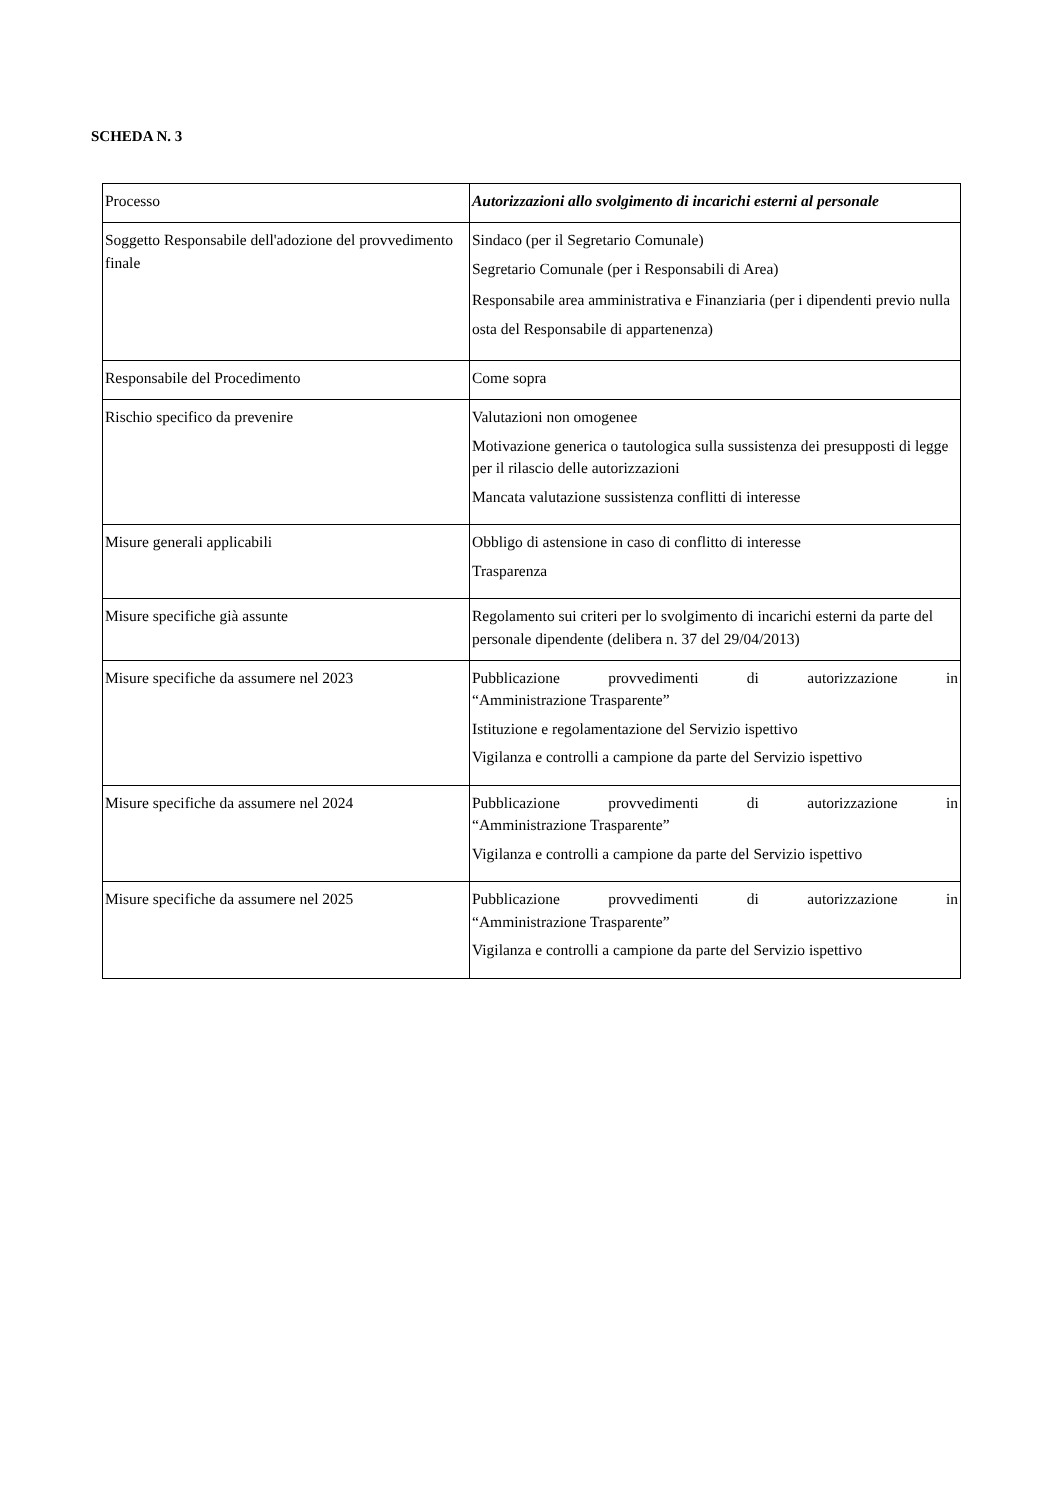SCHEDA N. 3
| Processo | Autorizzazioni allo svolgimento di incarichi esterni al personale |
| Soggetto Responsabile dell'adozione del provvedimento finale | Sindaco (per il Segretario Comunale) Segretario Comunale (per i Responsabili di Area) Responsabile area amministrativa e Finanziaria (per i dipendenti previo nulla osta del Responsabile di appartenenza) |
| Responsabile del Procedimento | Come sopra |
| Rischio specifico da prevenire | Valutazioni non omogenee Motivazione generica o tautologica sulla sussistenza dei presupposti di legge per il rilascio delle autorizzazioni Mancata valutazione sussistenza conflitti di interesse |
| Misure generali applicabili | Obbligo di astensione in caso di conflitto di interesse Trasparenza |
| Misure specifiche già assunte | Regolamento sui criteri per lo svolgimento di incarichi esterni da parte del personale dipendente (delibera n. 37 del 29/04/2013) |
| Misure specifiche da assumere nel 2023 | Pubblicazione provvedimenti di autorizzazione in “Amministrazione Trasparente” Istituzione e regolamentazione del Servizio ispettivo Vigilanza e controlli a campione da parte del Servizio ispettivo |
| Misure specifiche da assumere nel 2024 | Pubblicazione provvedimenti di autorizzazione in “Amministrazione Trasparente” Vigilanza e controlli a campione da parte del Servizio ispettivo |
| Misure specifiche da assumere nel 2025 | Pubblicazione provvedimenti di autorizzazione in “Amministrazione Trasparente” Vigilanza e controlli a campione da parte del Servizio ispettivo |